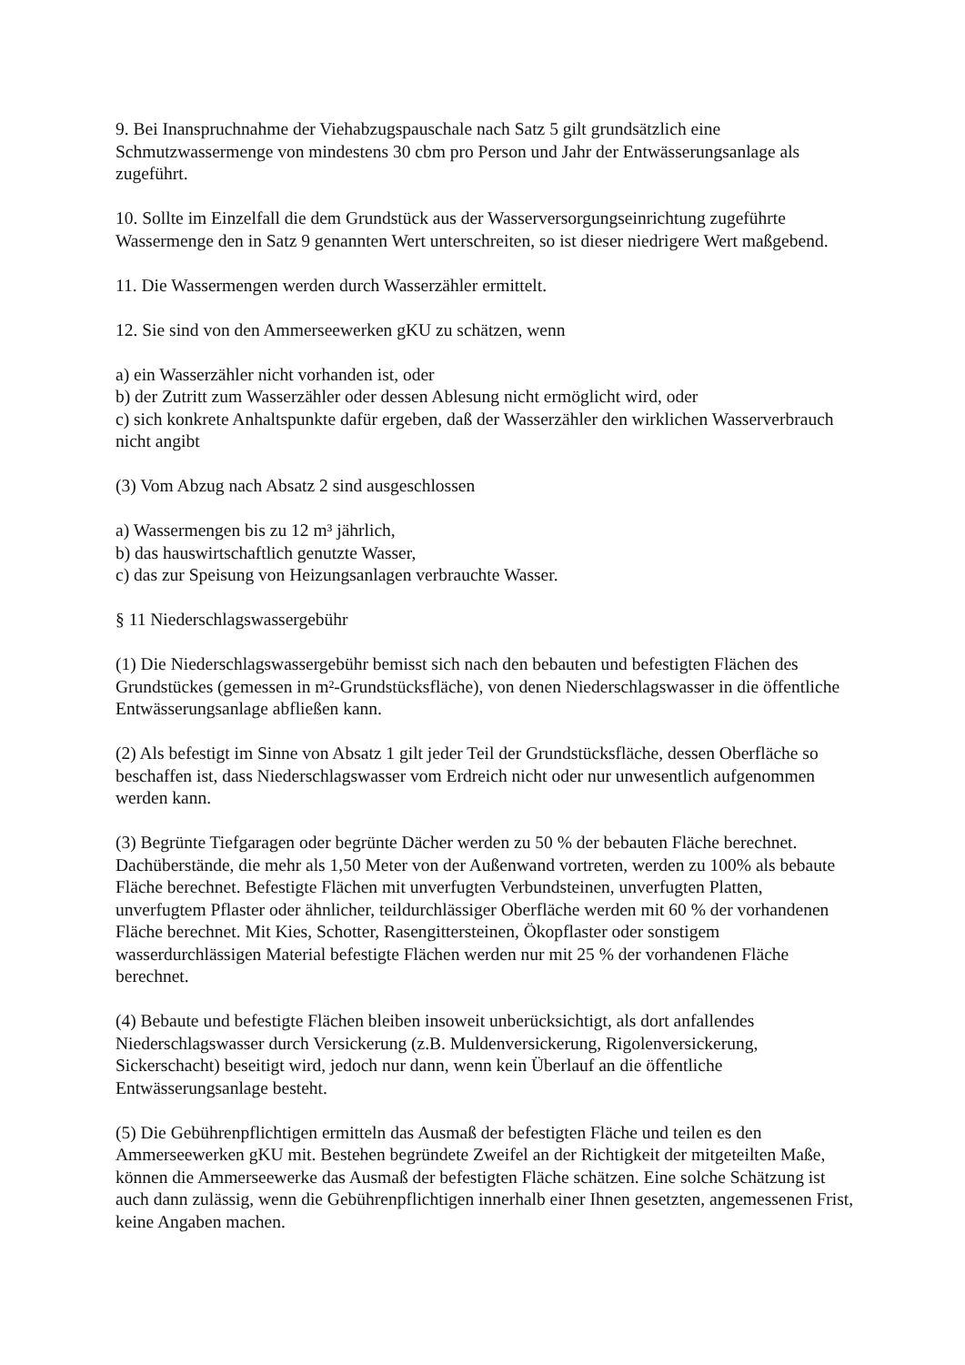9. Bei Inanspruchnahme der Viehabzugspauschale nach Satz 5 gilt grundsätzlich eine Schmutzwassermenge von mindestens 30 cbm pro Person und Jahr der Entwässerungsanlage als zugeführt.
10. Sollte im Einzelfall die dem Grundstück aus der Wasserversorgungseinrichtung zugeführte Wassermenge den in Satz 9 genannten Wert unterschreiten, so ist dieser niedrigere Wert maßgebend.
11. Die Wassermengen werden durch Wasserzähler ermittelt.
12. Sie sind von den Ammerseewerken gKU zu schätzen, wenn
a) ein Wasserzähler nicht vorhanden ist, oder
b) der Zutritt zum Wasserzähler oder dessen Ablesung nicht ermöglicht wird, oder
c) sich konkrete Anhaltspunkte dafür ergeben, daß der Wasserzähler den wirklichen Wasserverbrauch nicht angibt
(3) Vom Abzug nach Absatz 2 sind ausgeschlossen
a) Wassermengen bis zu 12 m³ jährlich,
b) das hauswirtschaftlich genutzte Wasser,
c) das zur Speisung von Heizungsanlagen verbrauchte Wasser.
§ 11 Niederschlagswassergebühr
(1) Die Niederschlagswassergebühr bemisst sich nach den bebauten und befestigten Flächen des Grundstückes (gemessen in m²-Grundstücksfläche), von denen Niederschlagswasser in die öffentliche Entwässerungsanlage abfließen kann.
(2) Als befestigt im Sinne von Absatz 1 gilt jeder Teil der Grundstücksfläche, dessen Oberfläche so beschaffen ist, dass Niederschlagswasser vom Erdreich nicht oder nur unwesentlich aufgenommen werden kann.
(3) Begrünte Tiefgaragen oder begrünte Dächer werden zu 50 % der bebauten Fläche berechnet. Dachüberstände, die mehr als 1,50 Meter von der Außenwand vortreten, werden zu 100% als bebaute Fläche berechnet. Befestigte Flächen mit unverfugten Verbundsteinen, unverfugten Platten, unverfugtem Pflaster oder ähnlicher, teildurchlässiger Oberfläche werden mit 60 % der vorhandenen Fläche berechnet. Mit Kies, Schotter, Rasengittersteinen, Ökopflaster oder sonstigem wasserdurchlässigen Material befestigte Flächen werden nur mit 25 % der vorhandenen Fläche berechnet.
(4) Bebaute und befestigte Flächen bleiben insoweit unberücksichtigt, als dort anfallendes Niederschlagswasser durch Versickerung (z.B. Muldenversickerung, Rigolenversickerung, Sickerschacht) beseitigt wird, jedoch nur dann, wenn kein Überlauf an die öffentliche Entwässerungsanlage besteht.
(5) Die Gebührenpflichtigen ermitteln das Ausmaß der befestigten Fläche und teilen es den Ammerseewerken gKU mit. Bestehen begründete Zweifel an der Richtigkeit der mitgeteilten Maße, können die Ammerseewerke das Ausmaß der befestigten Fläche schätzen. Eine solche Schätzung ist auch dann zulässig, wenn die Gebührenpflichtigen innerhalb einer Ihnen gesetzten, angemessenen Frist, keine Angaben machen.